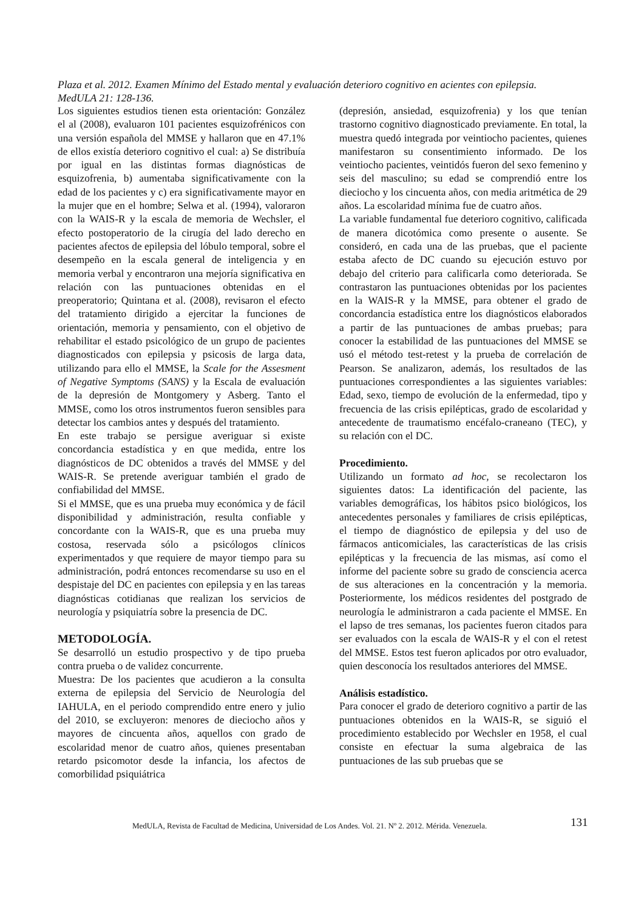Plaza et al. 2012. Examen Mínimo del Estado mental y evaluación deterioro cognitivo en acientes con epilepsia. MedULA 21: 128-136.
Los siguientes estudios tienen esta orientación: González el al (2008), evaluaron 101 pacientes esquizofrénicos con una versión española del MMSE y hallaron que en 47.1% de ellos existía deterioro cognitivo el cual: a) Se distribuía por igual en las distintas formas diagnósticas de esquizofrenia, b) aumentaba significativamente con la edad de los pacientes y c) era significativamente mayor en la mujer que en el hombre; Selwa et al. (1994), valoraron con la WAIS-R y la escala de memoria de Wechsler, el efecto postoperatorio de la cirugía del lado derecho en pacientes afectos de epilepsia del lóbulo temporal, sobre el desempeño en la escala general de inteligencia y en memoria verbal y encontraron una mejoría significativa en relación con las puntuaciones obtenidas en el preoperatorio; Quintana et al. (2008), revisaron el efecto del tratamiento dirigido a ejercitar la funciones de orientación, memoria y pensamiento, con el objetivo de rehabilitar el estado psicológico de un grupo de pacientes diagnosticados con epilepsia y psicosis de larga data, utilizando para ello el MMSE, la Scale for the Assesment of Negative Symptoms (SANS) y la Escala de evaluación de la depresión de Montgomery y Asberg. Tanto el MMSE, como los otros instrumentos fueron sensibles para detectar los cambios antes y después del tratamiento.
En este trabajo se persigue averiguar si existe concordancia estadística y en que medida, entre los diagnósticos de DC obtenidos a través del MMSE y del WAIS-R. Se pretende averiguar también el grado de confiabilidad del MMSE.
Si el MMSE, que es una prueba muy económica y de fácil disponibilidad y administración, resulta confiable y concordante con la WAIS-R, que es una prueba muy costosa, reservada sólo a psicólogos clínicos experimentados y que requiere de mayor tiempo para su administración, podrá entonces recomendarse su uso en el despistaje del DC en pacientes con epilepsia y en las tareas diagnósticas cotidianas que realizan los servicios de neurología y psiquiatría sobre la presencia de DC.
METODOLOGÍA.
Se desarrolló un estudio prospectivo y de tipo prueba contra prueba o de validez concurrente.
Muestra: De los pacientes que acudieron a la consulta externa de epilepsia del Servicio de Neurología del IAHULA, en el periodo comprendido entre enero y julio del 2010, se excluyeron: menores de dieciocho años y mayores de cincuenta años, aquellos con grado de escolaridad menor de cuatro años, quienes presentaban retardo psicomotor desde la infancia, los afectos de comorbilidad psiquiátrica
(depresión, ansiedad, esquizofrenia) y los que tenían trastorno cognitivo diagnosticado previamente. En total, la muestra quedó integrada por veintiocho pacientes, quienes manifestaron su consentimiento informado. De los veintiocho pacientes, veintidós fueron del sexo femenino y seis del masculino; su edad se comprendió entre los dieciocho y los cincuenta años, con media aritmética de 29 años. La escolaridad mínima fue de cuatro años.
La variable fundamental fue deterioro cognitivo, calificada de manera dicotómica como presente o ausente. Se consideró, en cada una de las pruebas, que el paciente estaba afecto de DC cuando su ejecución estuvo por debajo del criterio para calificarla como deteriorada. Se contrastaron las puntuaciones obtenidas por los pacientes en la WAIS-R y la MMSE, para obtener el grado de concordancia estadística entre los diagnósticos elaborados a partir de las puntuaciones de ambas pruebas; para conocer la estabilidad de las puntuaciones del MMSE se usó el método test-retest y la prueba de correlación de Pearson. Se analizaron, además, los resultados de las puntuaciones correspondientes a las siguientes variables: Edad, sexo, tiempo de evolución de la enfermedad, tipo y frecuencia de las crisis epilépticas, grado de escolaridad y antecedente de traumatismo encéfalo-craneano (TEC), y su relación con el DC.
Procedimiento.
Utilizando un formato ad hoc, se recolectaron los siguientes datos: La identificación del paciente, las variables demográficas, los hábitos psico biológicos, los antecedentes personales y familiares de crisis epilépticas, el tiempo de diagnóstico de epilepsia y del uso de fármacos anticomiciales, las características de las crisis epilépticas y la frecuencia de las mismas, así como el informe del paciente sobre su grado de consciencia acerca de sus alteraciones en la concentración y la memoria. Posteriormente, los médicos residentes del postgrado de neurología le administraron a cada paciente el MMSE. En el lapso de tres semanas, los pacientes fueron citados para ser evaluados con la escala de WAIS-R y el con el retest del MMSE. Estos test fueron aplicados por otro evaluador, quien desconocía los resultados anteriores del MMSE.
Análisis estadístico.
Para conocer el grado de deterioro cognitivo a partir de las puntuaciones obtenidos en la WAIS-R, se siguió el procedimiento establecido por Wechsler en 1958, el cual consiste en efectuar la suma algebraica de las puntuaciones de las sub pruebas que se
MedULA, Revista de Facultad de Medicina, Universidad de Los Andes. Vol. 21. Nº 2. 2012. Mérida. Venezuela.
131